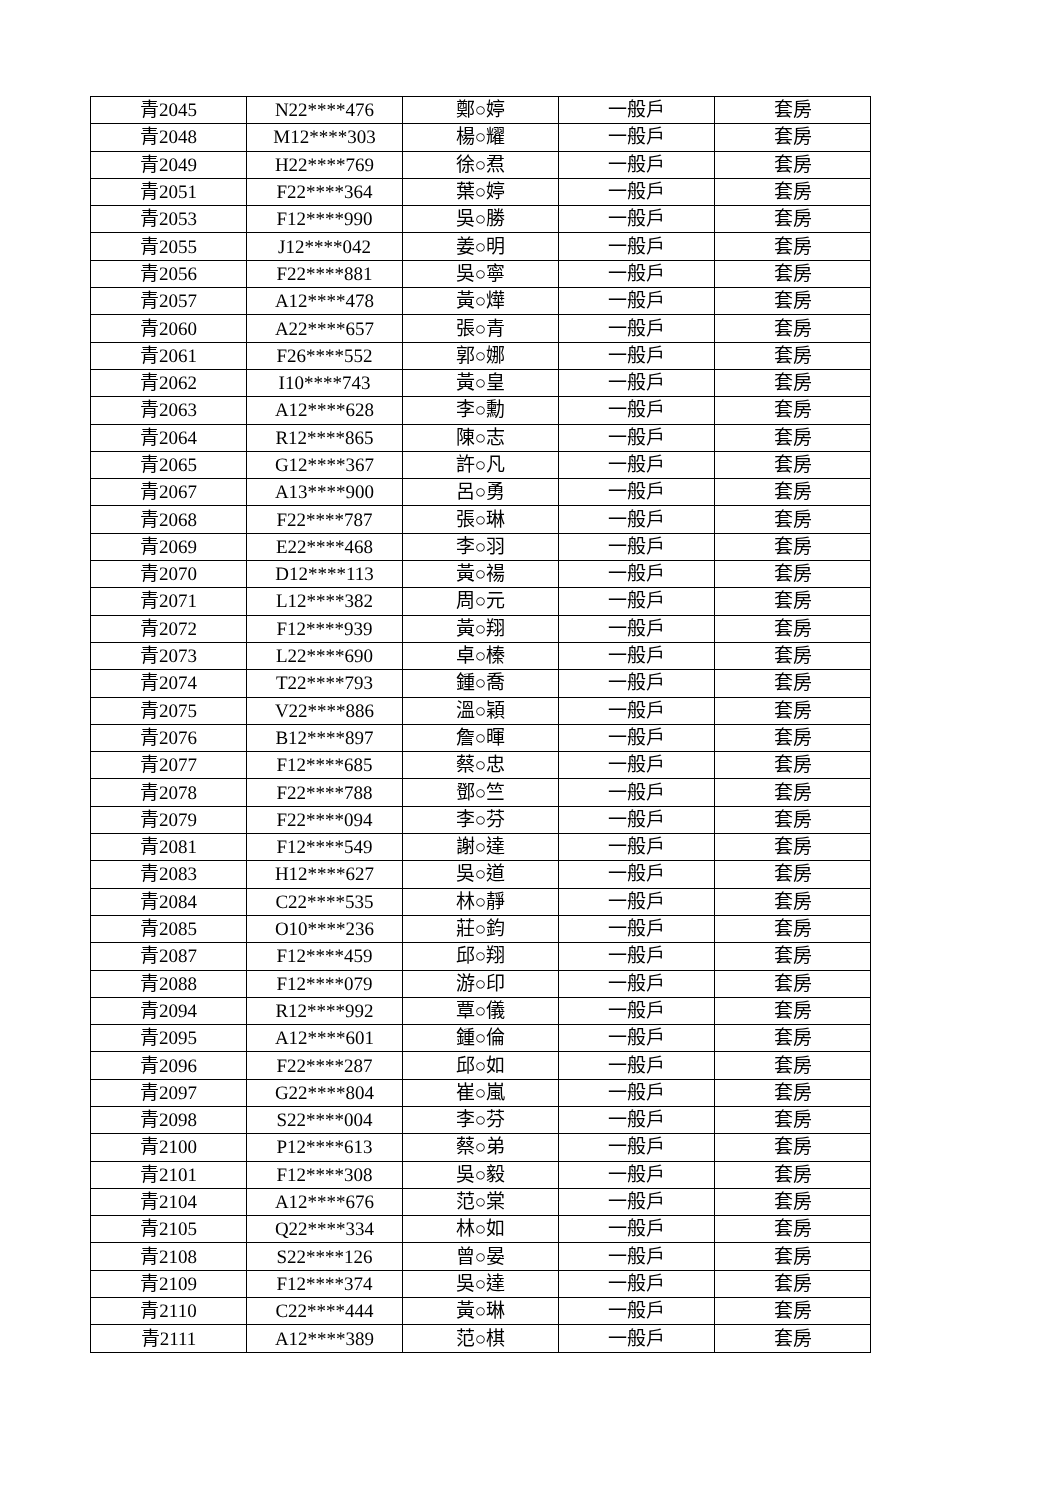| 青2045 | N22****476 | 鄭○婷 | 一般戶 | 套房 |
| 青2048 | M12****303 | 楊○耀 | 一般戶 | 套房 |
| 青2049 | H22****769 | 徐○焄 | 一般戶 | 套房 |
| 青2051 | F22****364 | 葉○婷 | 一般戶 | 套房 |
| 青2053 | F12****990 | 吳○勝 | 一般戶 | 套房 |
| 青2055 | J12****042 | 姜○明 | 一般戶 | 套房 |
| 青2056 | F22****881 | 吳○寧 | 一般戶 | 套房 |
| 青2057 | A12****478 | 黃○燁 | 一般戶 | 套房 |
| 青2060 | A22****657 | 張○青 | 一般戶 | 套房 |
| 青2061 | F26****552 | 郭○娜 | 一般戶 | 套房 |
| 青2062 | I10****743 | 黃○皇 | 一般戶 | 套房 |
| 青2063 | A12****628 | 李○勳 | 一般戶 | 套房 |
| 青2064 | R12****865 | 陳○志 | 一般戶 | 套房 |
| 青2065 | G12****367 | 許○凡 | 一般戶 | 套房 |
| 青2067 | A13****900 | 呂○勇 | 一般戶 | 套房 |
| 青2068 | F22****787 | 張○琳 | 一般戶 | 套房 |
| 青2069 | E22****468 | 李○羽 | 一般戶 | 套房 |
| 青2070 | D12****113 | 黃○禓 | 一般戶 | 套房 |
| 青2071 | L12****382 | 周○元 | 一般戶 | 套房 |
| 青2072 | F12****939 | 黃○翔 | 一般戶 | 套房 |
| 青2073 | L22****690 | 卓○榛 | 一般戶 | 套房 |
| 青2074 | T22****793 | 鍾○喬 | 一般戶 | 套房 |
| 青2075 | V22****886 | 溫○穎 | 一般戶 | 套房 |
| 青2076 | B12****897 | 詹○暉 | 一般戶 | 套房 |
| 青2077 | F12****685 | 蔡○忠 | 一般戶 | 套房 |
| 青2078 | F22****788 | 鄧○竺 | 一般戶 | 套房 |
| 青2079 | F22****094 | 李○芬 | 一般戶 | 套房 |
| 青2081 | F12****549 | 謝○達 | 一般戶 | 套房 |
| 青2083 | H12****627 | 吳○道 | 一般戶 | 套房 |
| 青2084 | C22****535 | 林○靜 | 一般戶 | 套房 |
| 青2085 | O10****236 | 莊○鈞 | 一般戶 | 套房 |
| 青2087 | F12****459 | 邱○翔 | 一般戶 | 套房 |
| 青2088 | F12****079 | 游○印 | 一般戶 | 套房 |
| 青2094 | R12****992 | 覃○儀 | 一般戶 | 套房 |
| 青2095 | A12****601 | 鍾○倫 | 一般戶 | 套房 |
| 青2096 | F22****287 | 邱○如 | 一般戶 | 套房 |
| 青2097 | G22****804 | 崔○嵐 | 一般戶 | 套房 |
| 青2098 | S22****004 | 李○芬 | 一般戶 | 套房 |
| 青2100 | P12****613 | 蔡○弟 | 一般戶 | 套房 |
| 青2101 | F12****308 | 吳○毅 | 一般戶 | 套房 |
| 青2104 | A12****676 | 范○棠 | 一般戶 | 套房 |
| 青2105 | Q22****334 | 林○如 | 一般戶 | 套房 |
| 青2108 | S22****126 | 曾○晏 | 一般戶 | 套房 |
| 青2109 | F12****374 | 吳○達 | 一般戶 | 套房 |
| 青2110 | C22****444 | 黃○琳 | 一般戶 | 套房 |
| 青2111 | A12****389 | 范○棋 | 一般戶 | 套房 |